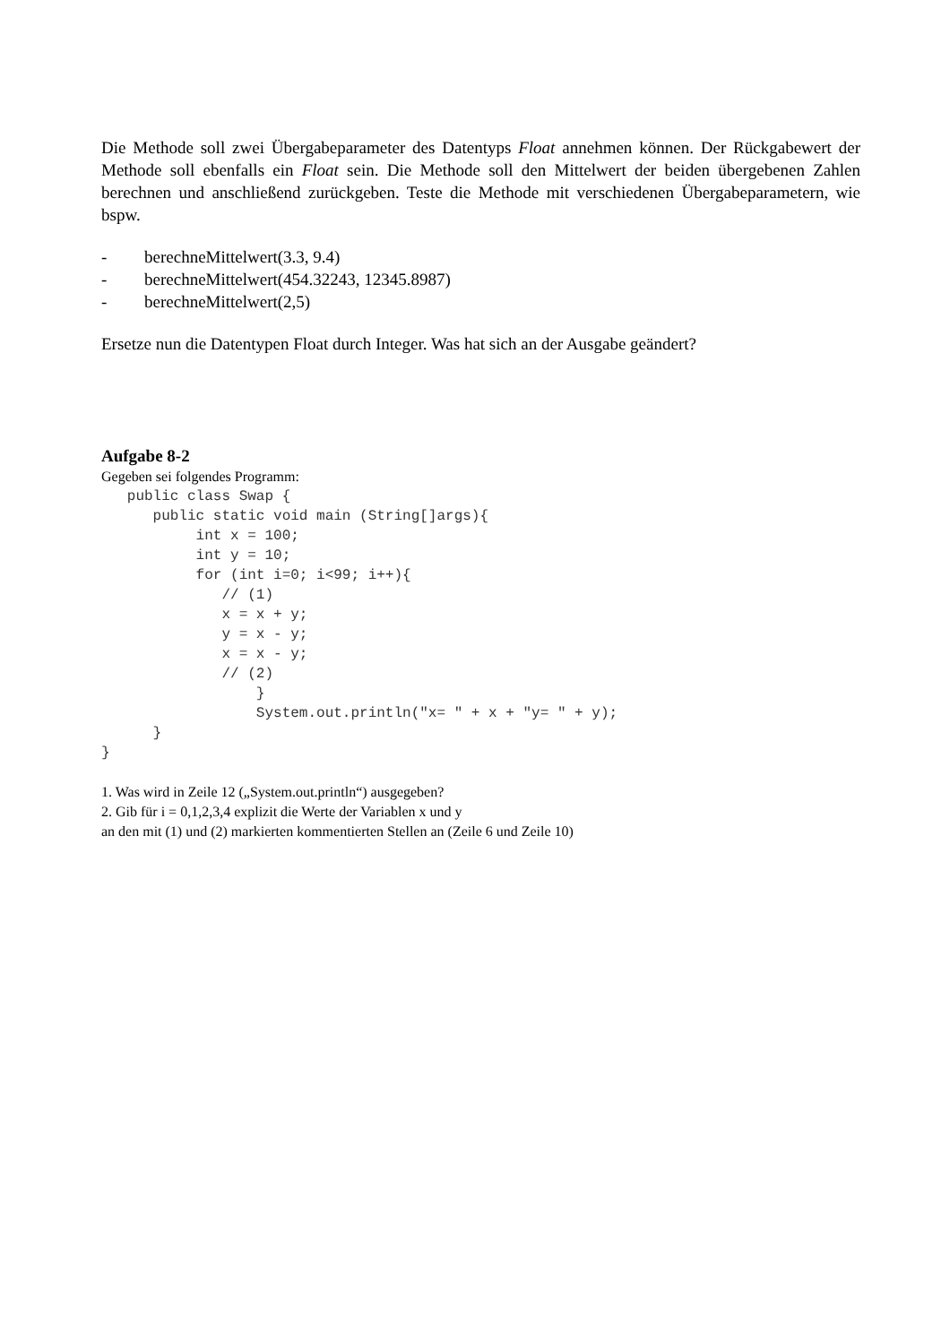Die Methode soll zwei Übergabeparameter des Datentyps Float annehmen können. Der Rückgabewert der Methode soll ebenfalls ein Float sein. Die Methode soll den Mittelwert der beiden übergebenen Zahlen berechnen und anschließend zurückgeben. Teste die Methode mit verschiedenen Übergabeparametern, wie bspw.
- berechneMittelwert(3.3, 9.4)
- berechneMittelwert(454.32243, 12345.8987)
- berechneMittelwert(2,5)
Ersetze nun die Datentypen Float durch Integer. Was hat sich an der Ausgabe geändert?
Aufgabe 8-2
Gegeben sei folgendes Programm:
   public class Swap {
      public static void main (String[]args){
           int x = 100;
           int y = 10;
           for (int i=0; i<99; i++){
              // (1)
              x = x + y;
              y = x - y;
              x = x - y;
              // (2)
                  }
                  System.out.println("x= " + x + "y= " + y);
      }
}
1. Was wird in Zeile 12 („System.out.println“) ausgegeben?
2. Gib für i = 0,1,2,3,4 explizit die Werte der Variablen x und y
an den mit (1) und (2) markierten kommentierten Stellen an (Zeile 6 und Zeile 10)